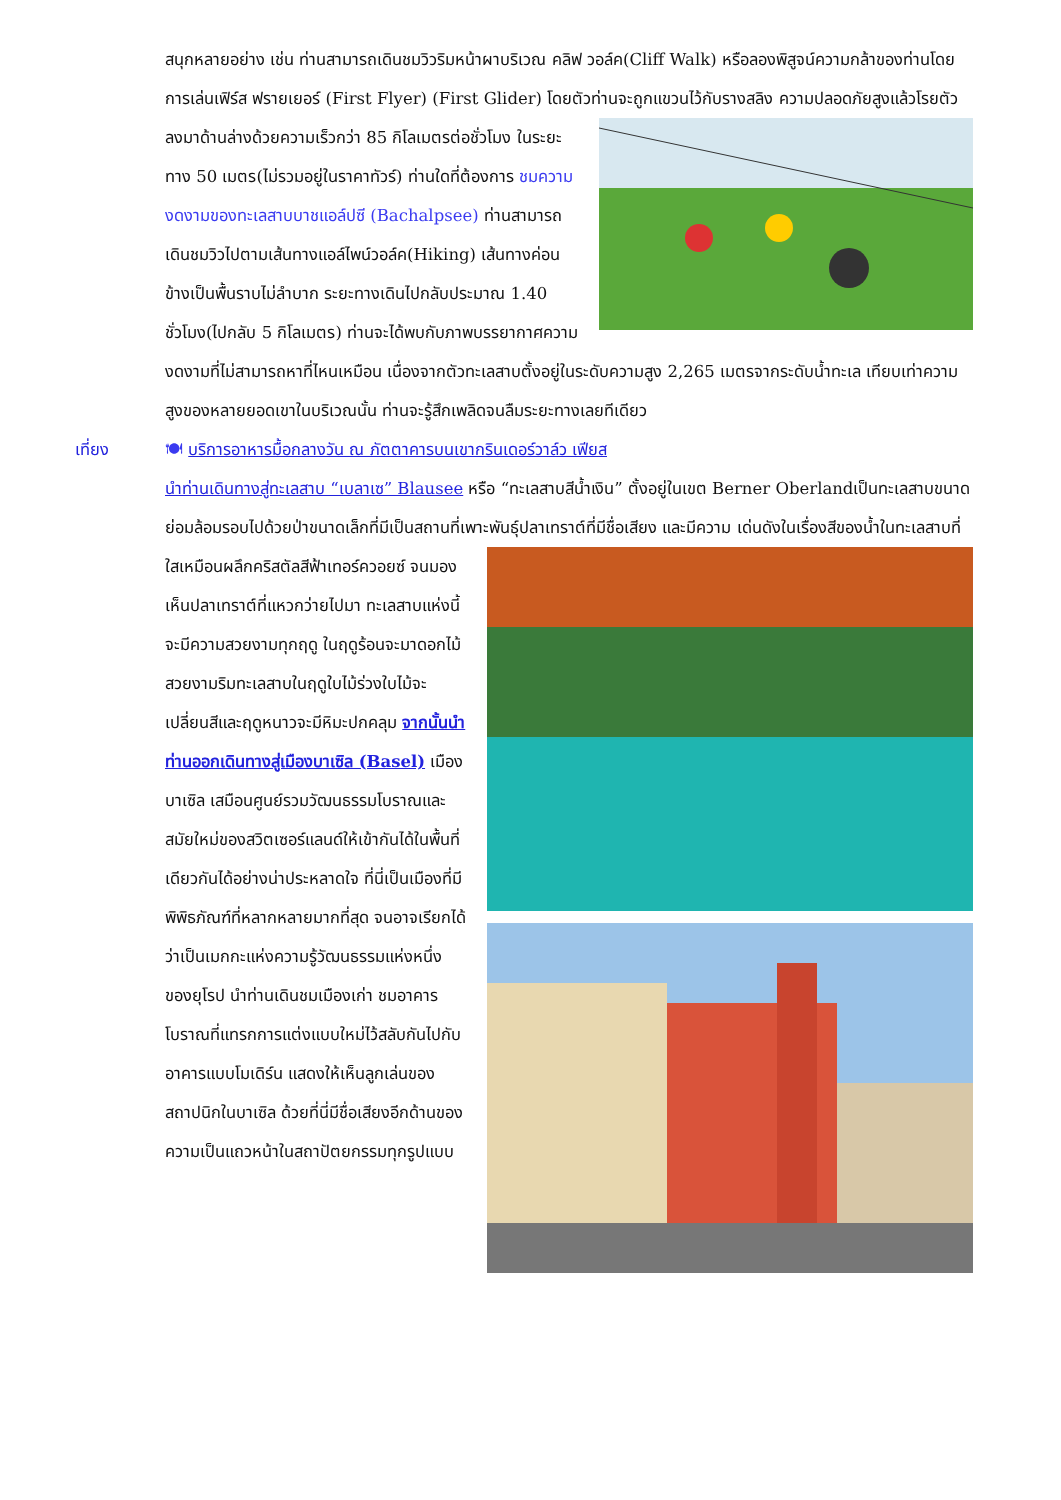สนุกหลายอย่าง เช่น ท่านสามารถเดินชมวิวริมหน้าผาบริเวณ คลิฟ วอล์ค(Cliff Walk) หรือลองพิสูจน์ความกล้าของท่านโดยการเล่นเฟิร์ส ฟรายเยอร์ (First Flyer) (First Glider) โดยตัวท่านจะถูกแขวนไว้กับรางสลิง ความปลอดภัยสูงแล้วโรยตัวลงมาด้านล่างด้วยความเร็วกว่า 85 กิโลเมตรต่อชั่วโมง ในระยะทาง 50 เมตร(ไม่รวมอยู่ในราคาทัวร์) ท่านใดที่ต้องการ ชมความงดงามของทะเลสาบบาชแอล์ปซี (Bachalpsee) ท่านสามารถเดินชมวิวไปตามเส้นทางแอล์ไพน์วอล์ค(Hiking) เส้นทางค่อนข้างเป็นพื้นราบไม่ลำบาก ระยะทางเดินไปกลับประมาณ 1.40 ชั่วโมง(ไปกลับ 5 กิโลเมตร) ท่านจะได้พบกับภาพบรรยากาศความงดงามที่ไม่สามารถหาที่ไหนเหมือน เนื่องจากตัวทะเลสาบตั้งอยู่ในระดับความสูง 2,265 เมตรจากระดับน้ำทะเล เทียบเท่าความสูงของหลายยอดเขาในบริเวณนั้น ท่านจะรู้สึกเพลิดจนลืมระยะทางเลยทีเดียว
เที่ยง 🍽 บริการอาหารมื้อกลางวัน ณ ภัตตาคารบนเขากรินเดอร์วาล์ว เฟียส
นำท่านเดินทางสู่ทะเลสาบ “เบลาเซ” Blausee หรือ “ทะเลสาบสีน้ำเงิน” ตั้งอยู่ในเขต Berner Oberlandเป็นทะเลสาบขนาดย่อมล้อมรอบไปด้วยป่าขนาดเล็กที่มีเป็นสถานที่เพาะพันธุ์ปลาเทราต์ที่มีชื่อเสียง และมีความ เด่นดังในเรื่องสีของน้ำในทะเลสาบที่ใสเหมือนผลึกคริสตัลสีฟ้าเทอร์ควอยซ์ จนมองเห็นปลาเทราต์ที่แหวกว่ายไปมา ทะเลสาบแห่งนี้จะมีความสวยงามทุกฤดู ในฤดูร้อนจะมาดอกไม้สวยงามริมทะเลสาบในฤดูใบไม้ร่วงใบไม้จะเปลี่ยนสีและฤดูหนาวจะมีหิมะปกคลุม จากนั้นนำท่านออกเดินทางสู่เมืองบาเซิล (Basel) เมืองบาเซิล เสมือนศูนย์รวมวัฒนธรรมโบราณและสมัยใหม่ของสวิตเซอร์แลนด์ให้เข้ากันได้ในพื้นที่เดียวกันได้อย่างน่าประหลาดใจ ที่นี่เป็นเมืองที่มีพิพิธภัณฑ์ที่หลากหลายมากที่สุด จนอาจเรียกได้ว่าเป็นเมกกะแห่งความรู้วัฒนธรรมแห่งหนึ่งของยุโรป นำท่านเดินชมเมืองเก่า ชมอาคาร โบราณที่แทรกการแต่งแบบใหม่ไว้สลับกันไปกับอาคารแบบโมเดิร์น แสดงให้เห็นลูกเล่นของสถาปนิกในบาเซิล ด้วยที่นี่มีชื่อเสียงอีกด้านของความเป็นแถวหน้าในสถาปัตยกรรมทุกรูปแบบ